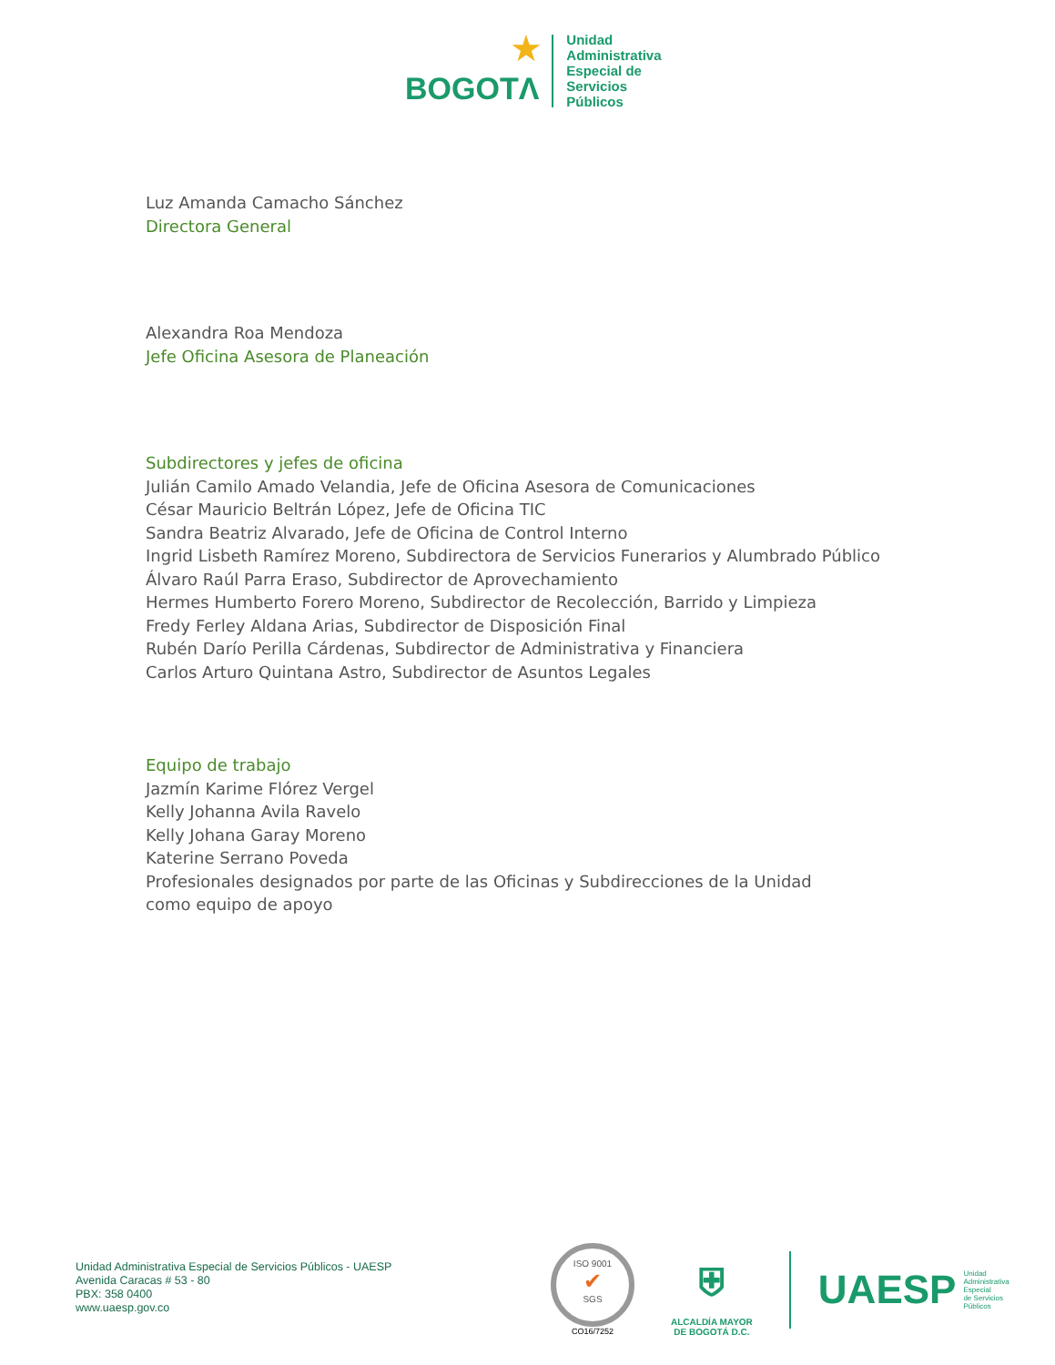★
BOGOTΛ
Unidad
Administrativa
Especial de
Servicios
Públicos
Luz Amanda Camacho Sánchez
Directora General
Alexandra Roa Mendoza
Jefe Oficina Asesora de Planeación
Subdirectores y jefes de oficina
Julián Camilo Amado Velandia, Jefe de Oficina Asesora de Comunicaciones
César Mauricio Beltrán López, Jefe de Oficina TIC
Sandra Beatriz Alvarado, Jefe de Oficina de Control Interno
Ingrid Lisbeth Ramírez Moreno, Subdirectora de Servicios Funerarios y Alumbrado Público
Álvaro Raúl Parra Eraso, Subdirector de Aprovechamiento
Hermes Humberto Forero Moreno, Subdirector de Recolección, Barrido y Limpieza
Fredy Ferley Aldana Arias, Subdirector de Disposición Final
Rubén Darío Perilla Cárdenas, Subdirector de Administrativa y Financiera
Carlos Arturo Quintana Astro, Subdirector de Asuntos Legales
Equipo de trabajo
Jazmín Karime Flórez Vergel
Kelly Johanna Avila Ravelo
Kelly Johana Garay Moreno
Katerine Serrano Poveda
Profesionales designados por parte de las Oficinas y Subdirecciones de la Unidad
como equipo de apoyo
Unidad Administrativa Especial de Servicios Públicos - UAESP
Avenida Caracas # 53 - 80
PBX: 358 0400
www.uaesp.gov.co
ISO 9001
✔
SGS
CO16/7252
⛨
ALCALDÍA MAYOR
DE BOGOTÁ D.C.
UAESP Unidad
Administrativa
Especial
de Servicios
Públicos